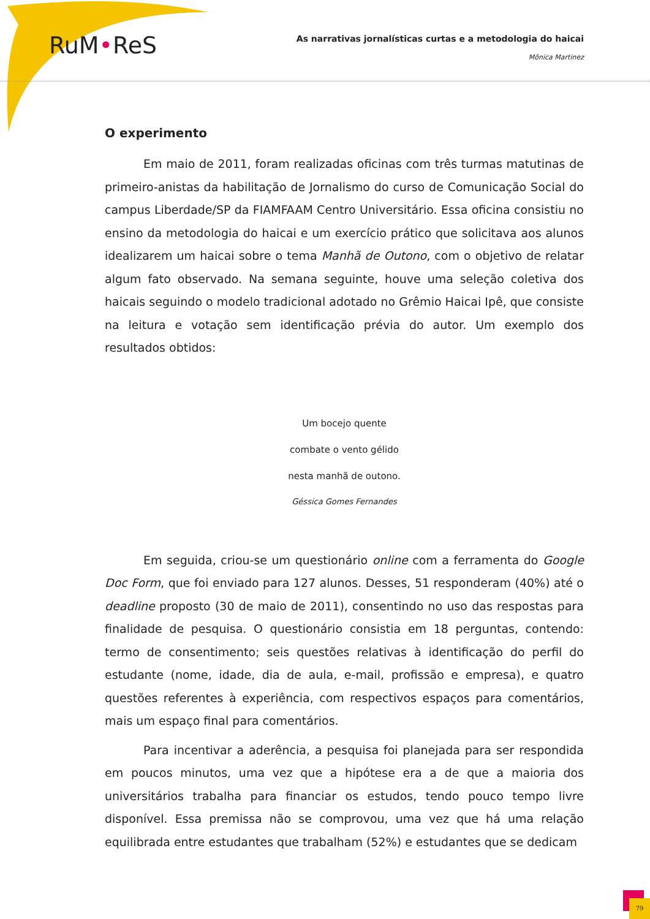RuM•ReS
As narrativas jornalísticas curtas e a metodologia do haicai
Mônica Martinez
O experimento
Em maio de 2011, foram realizadas oficinas com três turmas matutinas de primeiro-anistas da habilitação de Jornalismo do curso de Comunicação Social do campus Liberdade/SP da FIAMFAAM Centro Universitário. Essa oficina consistiu no ensino da metodologia do haicai e um exercício prático que solicitava aos alunos idealizarem um haicai sobre o tema Manhã de Outono, com o objetivo de relatar algum fato observado. Na semana seguinte, houve uma seleção coletiva dos haicais seguindo o modelo tradicional adotado no Grêmio Haicai Ipê, que consiste na leitura e votação sem identificação prévia do autor. Um exemplo dos resultados obtidos:
Um bocejo quente
combate o vento gélido
nesta manhã de outono.
Géssica Gomes Fernandes
Em seguida, criou-se um questionário online com a ferramenta do Google Doc Form, que foi enviado para 127 alunos. Desses, 51 responderam (40%) até o deadline proposto (30 de maio de 2011), consentindo no uso das respostas para finalidade de pesquisa. O questionário consistia em 18 perguntas, contendo: termo de consentimento; seis questões relativas à identificação do perfil do estudante (nome, idade, dia de aula, e-mail, profissão e empresa), e quatro questões referentes à experiência, com respectivos espaços para comentários, mais um espaço final para comentários.
Para incentivar a aderência, a pesquisa foi planejada para ser respondida em poucos minutos, uma vez que a hipótese era a de que a maioria dos universitários trabalha para financiar os estudos, tendo pouco tempo livre disponível. Essa premissa não se comprovou, uma vez que há uma relação equilibrada entre estudantes que trabalham (52%) e estudantes que se dedicam
79